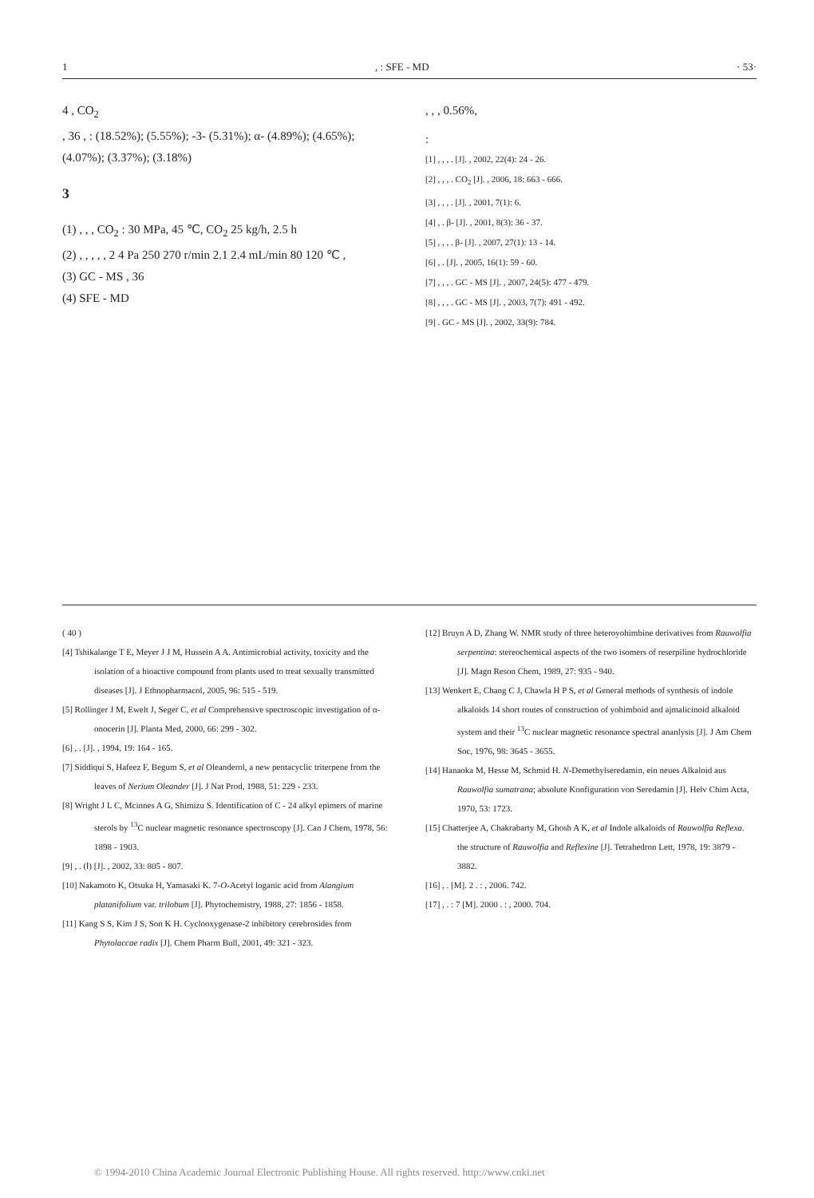1, : SFE - MD · 53·
4 , CO<sub>2</sub>
, 36 , : (18.52%); (5.55%); -3- (5.31%); α- (4.89%); (4.65%); (4.07%); (3.37%); (3.18%)
3
(1) , , , CO<sub>2</sub> : 30 MPa, 45 ℃, CO<sub>2</sub> 25 kg/h, 2.5 h
(2) , , , , , 2 4 Pa 250 270 r/min 2.1 2.4 mL/min 80 120 ℃ ,
(3) GC - MS , 36
(4) SFE - MD
, , , 0.56%,
:
[1] , , , . [J]. , 2002, 22(4): 24 - 26.
[2] , , , . CO<sub>2</sub> [J]. , 2006, 18: 663 - 666.
[3] , , , . [J]. , 2001, 7(1): 6.
[4] , . β- [J]. , 2001, 8(3): 36 - 37.
[5] , , , . β- [J]. , 2007, 27(1): 13 - 14.
[6] , . [J]. , 2005, 16(1): 59 - 60.
[7] , , , . GC - MS [J]. , 2007, 24(5): 477 - 479.
[8] , , , . GC - MS [J]. , 2003, 7(7): 491 - 492.
[9] . GC - MS [J]. , 2002, 33(9): 784.
( 40 )
[4] Tshikalange T E, Meyer J J M, Hussein A A. Antimicrobial activity, toxicity and the isolation of a bioactive compound from plants used to treat sexually transmitted diseases [J]. J Ethnopharmacol, 2005, 96: 515 - 519.
[5] Rollinger J M, Ewelt J, Seger C, et al Comprehensive spectroscopic investigation of α-onocerin [J]. Planta Med, 2000, 66: 299 - 302.
[6] , . [J]. , 1994, 19: 164 - 165.
[7] Siddiqui S, Hafeez F, Begum S, et al Oleanderol, a new pentacyclic triterpene from the leaves of Nerium Oleander [J]. J Nat Prod, 1988, 51: 229 - 233.
[8] Wright J L C, Mcinnes A G, Shimizu S. Identification of C - 24 alkyl epimers of marine sterols by <sup>13</sup>C nuclear magnetic resonance spectroscopy [J]. Can J Chem, 1978, 56: 1898 - 1903.
[9] , . (Ⅰ) [J]. , 2002, 33: 805 - 807.
[10] Nakamoto K, Otsuka H, Yamasaki K. 7-O-Acetyl loganic acid from Alangium platanifolium var. trilobum [J]. Phytochemistry, 1988, 27: 1856 - 1858.
[11] Kang S S, Kim J S, Son K H. Cyclooxygenase-2 inhibitory cerebrosides from Phytolaccae radix [J]. Chem Pharm Bull, 2001, 49: 321 - 323.
[12] Bruyn A D, Zhang W. NMR study of three heteroyohimbine derivatives from Rauwolfia serpentina: stereochemical aspects of the two isomers of reserpiline hydrochloride [J]. Magn Reson Chem, 1989, 27: 935 - 940.
[13] Wenkert E, Chang C J, Chawla H P S, et al General methods of synthesis of indole alkaloids 14 short routes of construction of yohimboid and ajmalicinoid alkaloid system and their <sup>13</sup>C nuclear magnetic resonance spectral ananlysis [J]. J Am Chem Soc, 1976, 98: 3645 - 3655.
[14] Hanaoka M, Hesse M, Schmid H. N-Demethylseredamin, ein neues Alkaloid aus Rauwolfia sumatrana; absolute Konfiguration von Seredamin [J]. Helv Chim Acta, 1970, 53: 1723.
[15] Chatterjee A, Chakrabarty M, Ghosh A K, et al Indole alkaloids of Rauwolfia Reflexa. the structure of Rauwolfia and Reflexine [J]. Tetrahedron Lett, 1978, 19: 3879 - 3882.
[16] , . [M]. 2 . : , 2006. 742.
[17] , . : 7 [M]. 2000 . : , 2000. 704.
© 1994-2010 China Academic Journal Electronic Publishing House. All rights reserved. http://www.cnki.net